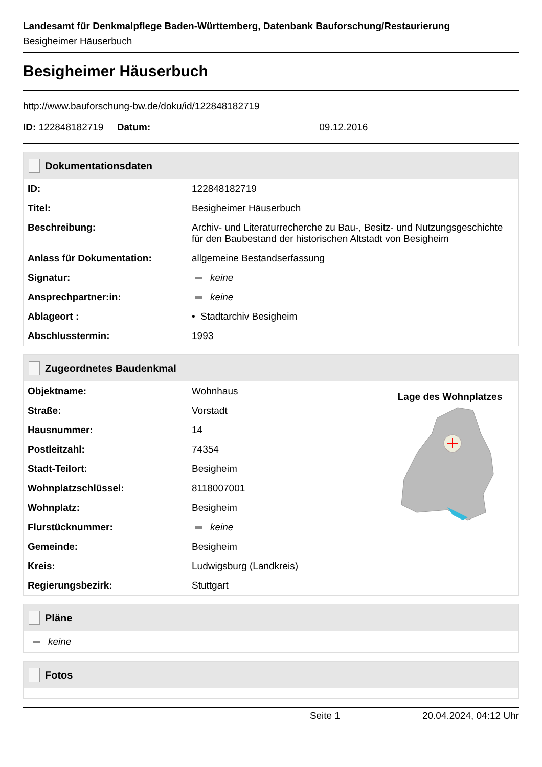Landesamt für Denkmalpflege Baden-Württemberg, Datenbank Bauforschung/Restaurierung
Besigheimer Häuserbuch
Besigheimer Häuserbuch
http://www.bauforschung-bw.de/doku/id/122848182719
ID: 122848182719 Datum: 09.12.2016
Dokumentationsdaten
| ID: | 122848182719 |
| Titel: | Besigheimer Häuserbuch |
| Beschreibung: | Archiv- und Literaturrecherche zu Bau-, Besitz- und Nutzungsgeschichte für den Baubestand der historischen Altstadt von Besigheim |
| Anlass für Dokumentation: | allgemeine Bestandserfassung |
| Signatur: | keine |
| Ansprechpartner:in: | keine |
| Ablageort : | • Stadtarchiv Besigheim |
| Abschlusstermin: | 1993 |
Zugeordnetes Baudenkmal
| Objektname: | Wohnhaus |
| Straße: | Vorstadt |
| Hausnummer: | 14 |
| Postleitzahl: | 74354 |
| Stadt-Teilort: | Besigheim |
| Wohnplatzschlüssel: | 8118007001 |
| Wohnplatz: | Besigheim |
| Flurstücknummer: | keine |
| Gemeinde: | Besigheim |
| Kreis: | Ludwigsburg (Landkreis) |
| Regierungsbezirk: | Stuttgart |
Lage des Wohnplatzes
Pläne
keine
Fotos
Seite 1 20.04.2024, 04:12 Uhr